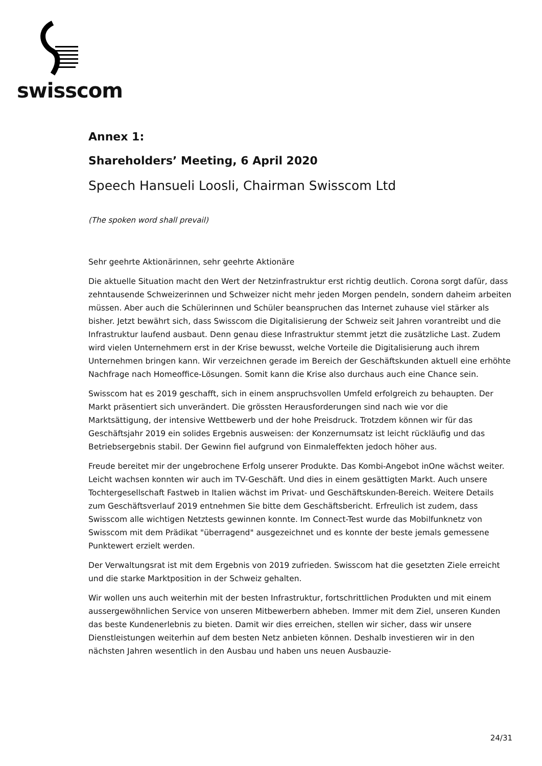swisscom
Annex 1:
Shareholders’ Meeting, 6 April 2020
Speech Hansueli Loosli, Chairman Swisscom Ltd
(The spoken word shall prevail)
Sehr geehrte Aktionärinnen, sehr geehrte Aktionäre
Die aktuelle Situation macht den Wert der Netzinfrastruktur erst richtig deutlich. Corona sorgt dafür, dass zehntausende Schweizerinnen und Schweizer nicht mehr jeden Morgen pendeln, sondern daheim arbeiten müssen. Aber auch die Schülerinnen und Schüler beanspruchen das Internet zuhause viel stärker als bisher. Jetzt bewährt sich, dass Swisscom die Digitalisierung der Schweiz seit Jahren vorantreibt und die Infrastruktur laufend ausbaut. Denn genau diese Infrastruktur stemmt jetzt die zusätzliche Last. Zudem wird vielen Unternehmern erst in der Krise bewusst, welche Vorteile die Digitalisierung auch ihrem Unternehmen bringen kann. Wir verzeichnen gerade im Bereich der Geschäftskunden aktuell eine erhöhte Nachfrage nach Homeoffice-Lösungen. Somit kann die Krise also durchaus auch eine Chance sein.
Swisscom hat es 2019 geschafft, sich in einem anspruchsvollen Umfeld erfolgreich zu behaupten. Der Markt präsentiert sich unverändert. Die grössten Herausforderungen sind nach wie vor die Marktsättigung, der intensive Wettbewerb und der hohe Preisdruck. Trotzdem können wir für das Geschäftsjahr 2019 ein solides Ergebnis ausweisen: der Konzernumsatz ist leicht rückläufig und das Betriebsergebnis stabil. Der Gewinn fiel aufgrund von Einmaleffekten jedoch höher aus.
Freude bereitet mir der ungebrochene Erfolg unserer Produkte. Das Kombi-Angebot inOne wächst weiter. Leicht wachsen konnten wir auch im TV-Geschäft. Und dies in einem gesättigten Markt. Auch unsere Tochtergesellschaft Fastweb in Italien wächst im Privat- und Geschäftskunden-Bereich. Weitere Details zum Geschäftsverlauf 2019 entnehmen Sie bitte dem Geschäftsbericht. Erfreulich ist zudem, dass Swisscom alle wichtigen Netztests gewinnen konnte. Im Connect-Test wurde das Mobilfunknetz von Swisscom mit dem Prädikat "überragend" ausgezeichnet und es konnte der beste jemals gemessene Punktewert erzielt werden.
Der Verwaltungsrat ist mit dem Ergebnis von 2019 zufrieden. Swisscom hat die gesetzten Ziele erreicht und die starke Marktposition in der Schweiz gehalten.
Wir wollen uns auch weiterhin mit der besten Infrastruktur, fortschrittlichen Produkten und mit einem aussergewöhnlichen Service von unseren Mitbewerbern abheben. Immer mit dem Ziel, unseren Kunden das beste Kundenerlebnis zu bieten. Damit wir dies erreichen, stellen wir sicher, dass wir unsere Dienstleistungen weiterhin auf dem besten Netz anbieten können. Deshalb investieren wir in den nächsten Jahren wesentlich in den Ausbau und haben uns neuen Ausbauzie-
24/31